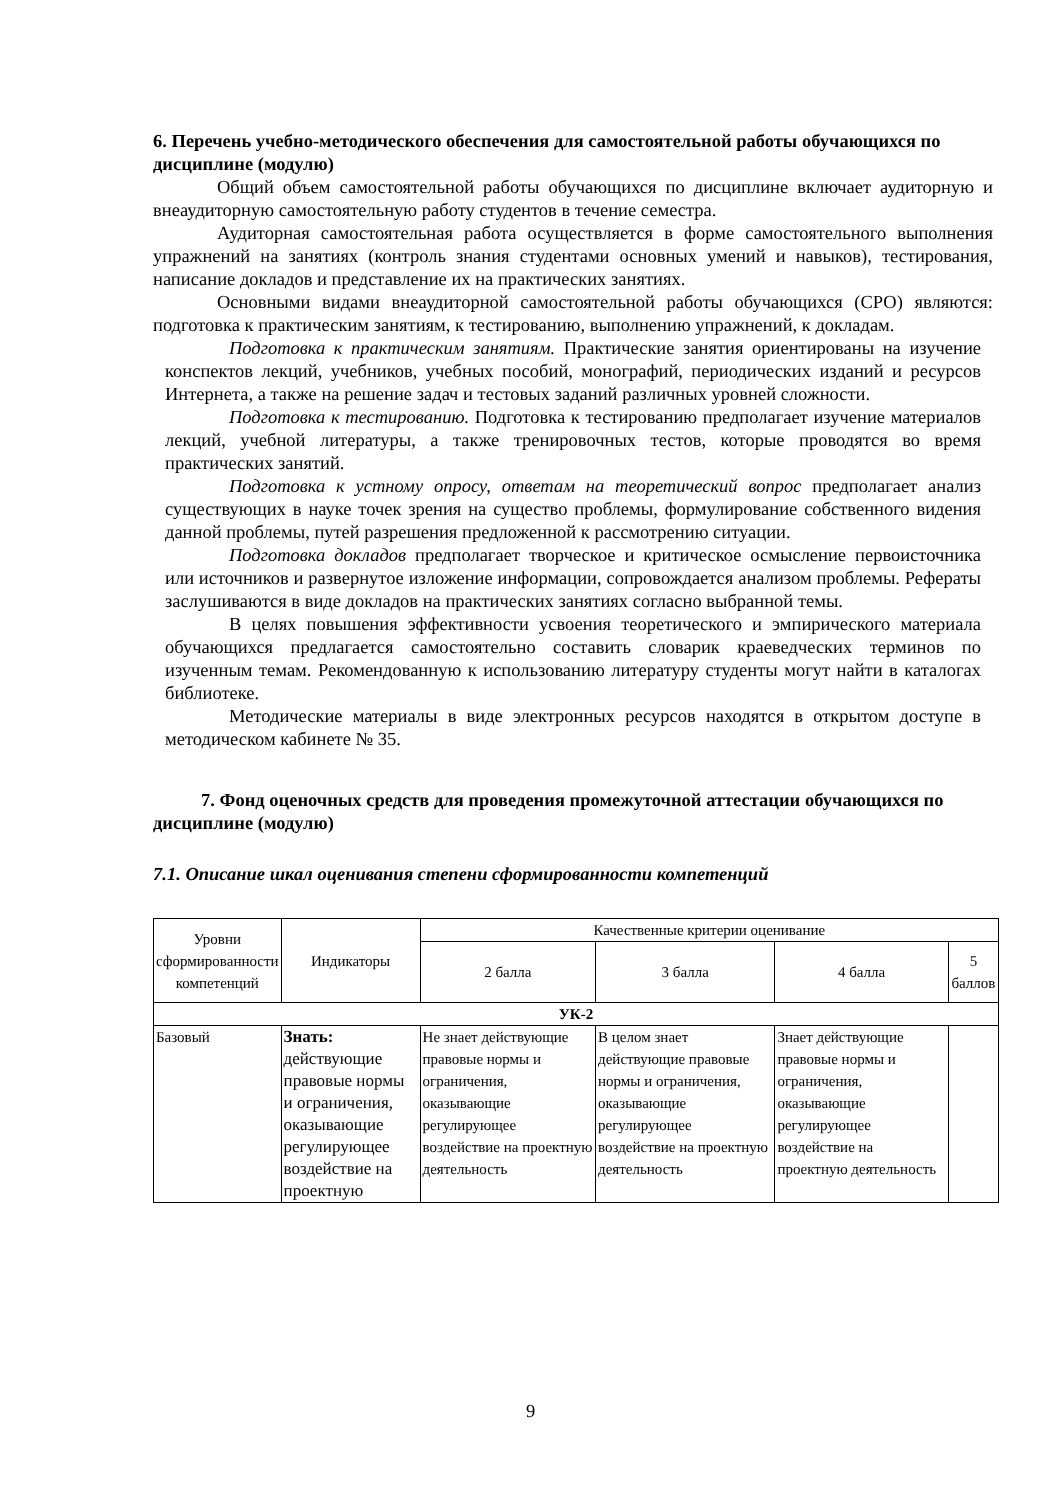6. Перечень учебно-методического обеспечения для самостоятельной работы обучающихся по дисциплине (модулю)
Общий объем самостоятельной работы обучающихся по дисциплине включает аудиторную и внеаудиторную самостоятельную работу студентов в течение семестра.
Аудиторная самостоятельная работа осуществляется в форме самостоятельного выполнения упражнений на занятиях (контроль знания студентами основных умений и навыков), тестирования, написание докладов и представление их на практических занятиях.
Основными видами внеаудиторной самостоятельной работы обучающихся (СРО) являются: подготовка к практическим занятиям, к тестированию, выполнению упражнений, к докладам.
Подготовка к практическим занятиям. Практические занятия ориентированы на изучение конспектов лекций, учебников, учебных пособий, монографий, периодических изданий и ресурсов Интернета, а также на решение задач и тестовых заданий различных уровней сложности.
Подготовка к тестированию. Подготовка к тестированию предполагает изучение материалов лекций, учебной литературы, а также тренировочных тестов, которые проводятся во время практических занятий.
Подготовка к устному опросу, ответам на теоретический вопрос предполагает анализ существующих в науке точек зрения на существо проблемы, формулирование собственного видения данной проблемы, путей разрешения предложенной к рассмотрению ситуации.
Подготовка докладов предполагает творческое и критическое осмысление первоисточника или источников и развернутое изложение информации, сопровождается анализом проблемы. Рефераты заслушиваются в виде докладов на практических занятиях согласно выбранной темы.
В целях повышения эффективности усвоения теоретического и эмпирического материала обучающихся предлагается самостоятельно составить словарик краеведческих терминов по изученным темам. Рекомендованную к использованию литературу студенты могут найти в каталогах библиотеке.
Методические материалы в виде электронных ресурсов находятся в открытом доступе в методическом кабинете № 35.
7. Фонд оценочных средств для проведения промежуточной аттестации обучающихся по дисциплине (модулю)
7.1. Описание шкал оценивания степени сформированности компетенций
| Уровни сформированности компетенций | Индикаторы | Качественные критерии оценивание | | | |
| --- | --- | --- | --- | --- | --- |
| | | 2 балла | 3 балла | 4 балла | 5 баллов |
| УК-2 | | | | | |
| Базовый | Знать: действующие правовые нормы и ограничения, оказывающие регулирующее воздействие на проектную | Не знает действующие правовые нормы и ограничения, оказывающие регулирующее воздействие на проектную деятельность | В целом знает действующие правовые нормы и ограничения, оказывающие регулирующее воздействие на проектную деятельность | Знает действующие правовые нормы и ограничения, оказывающие регулирующее воздействие на проектную деятельность | |
9